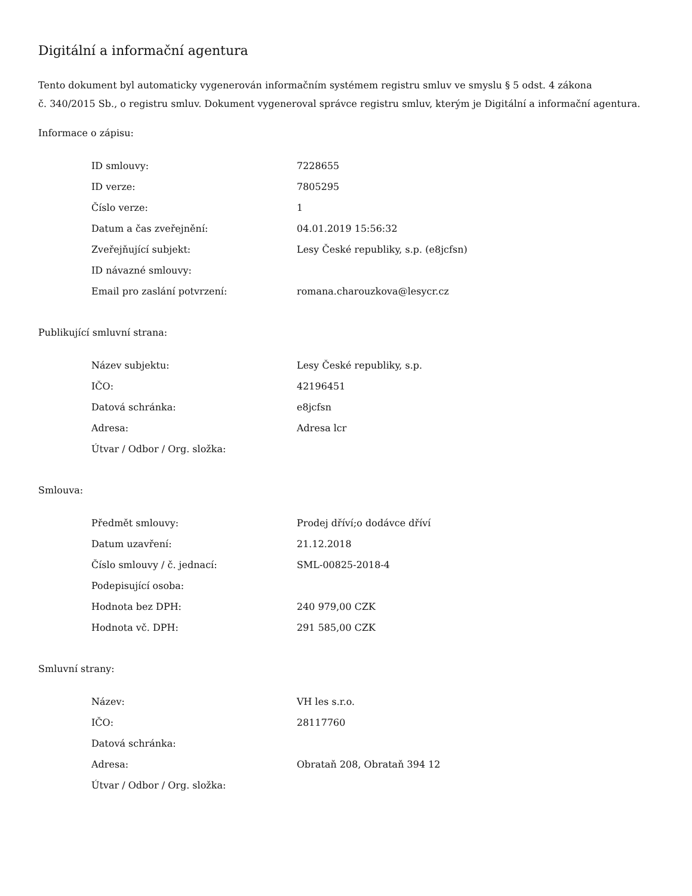Digitální a informační agentura
Tento dokument byl automaticky vygenerován informačním systémem registru smluv ve smyslu § 5 odst. 4 zákona
č. 340/2015 Sb., o registru smluv. Dokument vygeneroval správce registru smluv, kterým je Digitální a informační agentura.
Informace o zápisu:
| ID smlouvy: | 7228655 |
| ID verze: | 7805295 |
| Číslo verze: | 1 |
| Datum a čas zveřejnění: | 04.01.2019 15:56:32 |
| Zveřejňující subjekt: | Lesy České republiky, s.p. (e8jcfsn) |
| ID návazné smlouvy: | |
| Email pro zaslání potvrzení: | romana.charouzkova@lesycr.cz |
Publikující smluvní strana:
| Název subjektu: | Lesy České republiky, s.p. |
| IČO: | 42196451 |
| Datová schránka: | e8jcfsn |
| Adresa: | Adresa lcr |
| Útvar / Odbor / Org. složka: | |
Smlouva:
| Předmět smlouvy: | Prodej dříví;o dodávce dříví |
| Datum uzavření: | 21.12.2018 |
| Číslo smlouvy / č. jednací: | SML-00825-2018-4 |
| Podepisující osoba: | |
| Hodnota bez DPH: | 240 979,00 CZK |
| Hodnota vč. DPH: | 291 585,00 CZK |
Smluvní strany:
| Název: | VH les s.r.o. |
| IČO: | 28117760 |
| Datová schránka: | |
| Adresa: | Obrataň 208, Obrataň 394 12 |
| Útvar / Odbor / Org. složka: | |